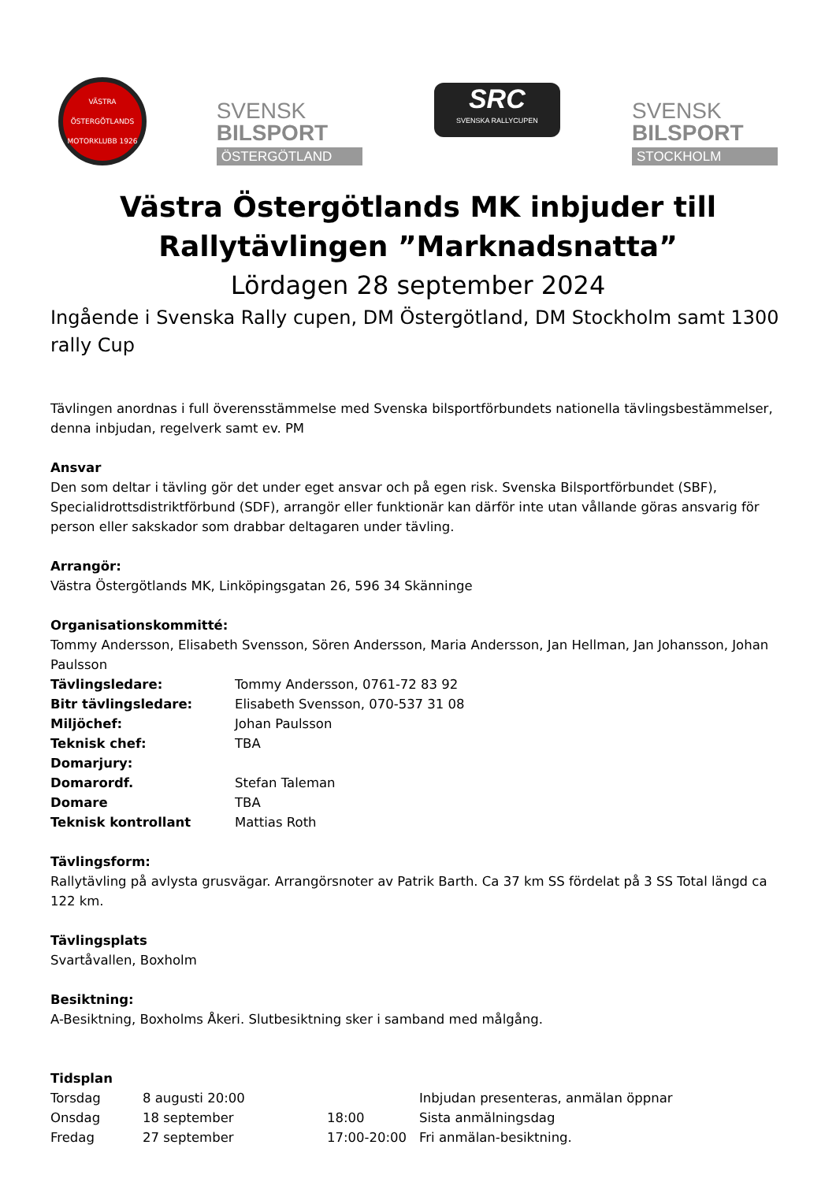VÄSTRA ÖSTERGÖTLANDS MOTORKLUBB 1926
SVENSK
BILSPORT
ÖSTERGÖTLAND
SRC
SVENSKA RALLYCUPEN
SVENSK
BILSPORT
STOCKHOLM
Västra Östergötlands MK inbjuder till Rallytävlingen ”Marknadsnatta”
Lördagen 28 september 2024
Ingående i Svenska Rally cupen, DM Östergötland, DM Stockholm samt 1300 rally Cup
Tävlingen anordnas i full överensstämmelse med Svenska bilsportförbundets nationella tävlingsbestämmelser, denna inbjudan, regelverk samt ev. PM
Ansvar
Den som deltar i tävling gör det under eget ansvar och på egen risk. Svenska Bilsportförbundet (SBF), Specialidrottsdistriktförbund (SDF), arrangör eller funktionär kan därför inte utan vållande göras ansvarig för person eller sakskador som drabbar deltagaren under tävling.
Arrangör:
Västra Östergötlands MK, Linköpingsgatan 26, 596 34 Skänninge
Organisationskommitté:
Tommy Andersson, Elisabeth Svensson, Sören Andersson, Maria Andersson, Jan Hellman, Jan Johansson, Johan Paulsson
| Tävlingsledare: | Tommy Andersson, 0761-72 83 92 |
| Bitr tävlingsledare: | Elisabeth Svensson, 070-537 31 08 |
| Miljöchef: | Johan Paulsson |
| Teknisk chef: | TBA |
| Domarjury: | |
| Domarordf. | Stefan Taleman |
| Domare | TBA |
| Teknisk kontrollant | Mattias Roth |
Tävlingsform:
Rallytävling på avlysta grusvägar. Arrangörsnoter av Patrik Barth. Ca 37 km SS fördelat på 3 SS Total längd ca 122 km.
Tävlingsplats
Svartåvallen, Boxholm
Besiktning:
A-Besiktning, Boxholms Åkeri. Slutbesiktning sker i samband med målgång.
Tidsplan
| Torsdag | 8 augusti 20:00 | | Inbjudan presenteras, anmälan öppnar |
| Onsdag | 18 september | 18:00 | Sista anmälningsdag |
| Fredag | 27 september | 17:00-20:00 | Fri anmälan-besiktning. |